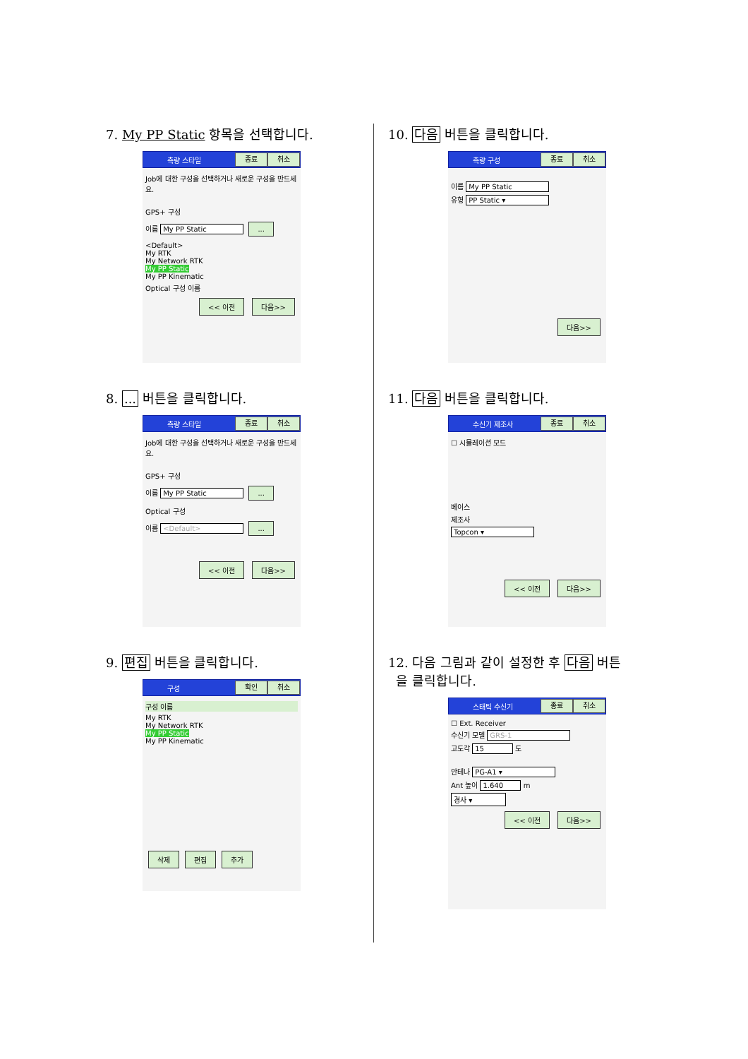7. My PP Static 항목을 선택합니다.
측량 스타일 종료 취소
Job에 대한 구성을 선택하거나 새로운 구성을 만드세요.
GPS+ 구성
이름 My PP Static ...
<Default>
My RTK
My Network RTK
My PP Static
My PP Kinematic
Optical 구성 이름
<< 이전 다음>>
8. ... 버튼을 클릭합니다.
측량 스타일 종료 취소
Job에 대한 구성을 선택하거나 새로운 구성을 만드세요.
GPS+ 구성
이름 My PP Static ...
Optical 구성
이름 <Default> ...
<< 이전 다음>>
9. 편집 버튼을 클릭합니다.
구성 확인 취소
구성 이름
My RTK
My Network RTK
My PP Static
My PP Kinematic
삭제 편집 추가
10. 다음 버튼을 클릭합니다.
측량 구성 종료 취소
이름 My PP Static
유형 PP Static ▾
다음>>
11. 다음 버튼을 클릭합니다.
수신기 제조사 종료 취소
☐ 시뮬레이션 모드
베이스
제조사
Topcon ▾
<< 이전 다음>>
12. 다음 그림과 같이 설정한 후 다음 버튼
을 클릭합니다.
스태틱 수신기 종료 취소
☐ Ext. Receiver
수신기 모델 GRS-1
고도각 15 도
안테나 PG-A1 ▾
Ant 높이 1.640 m
경사 ▾
<< 이전 다음>>